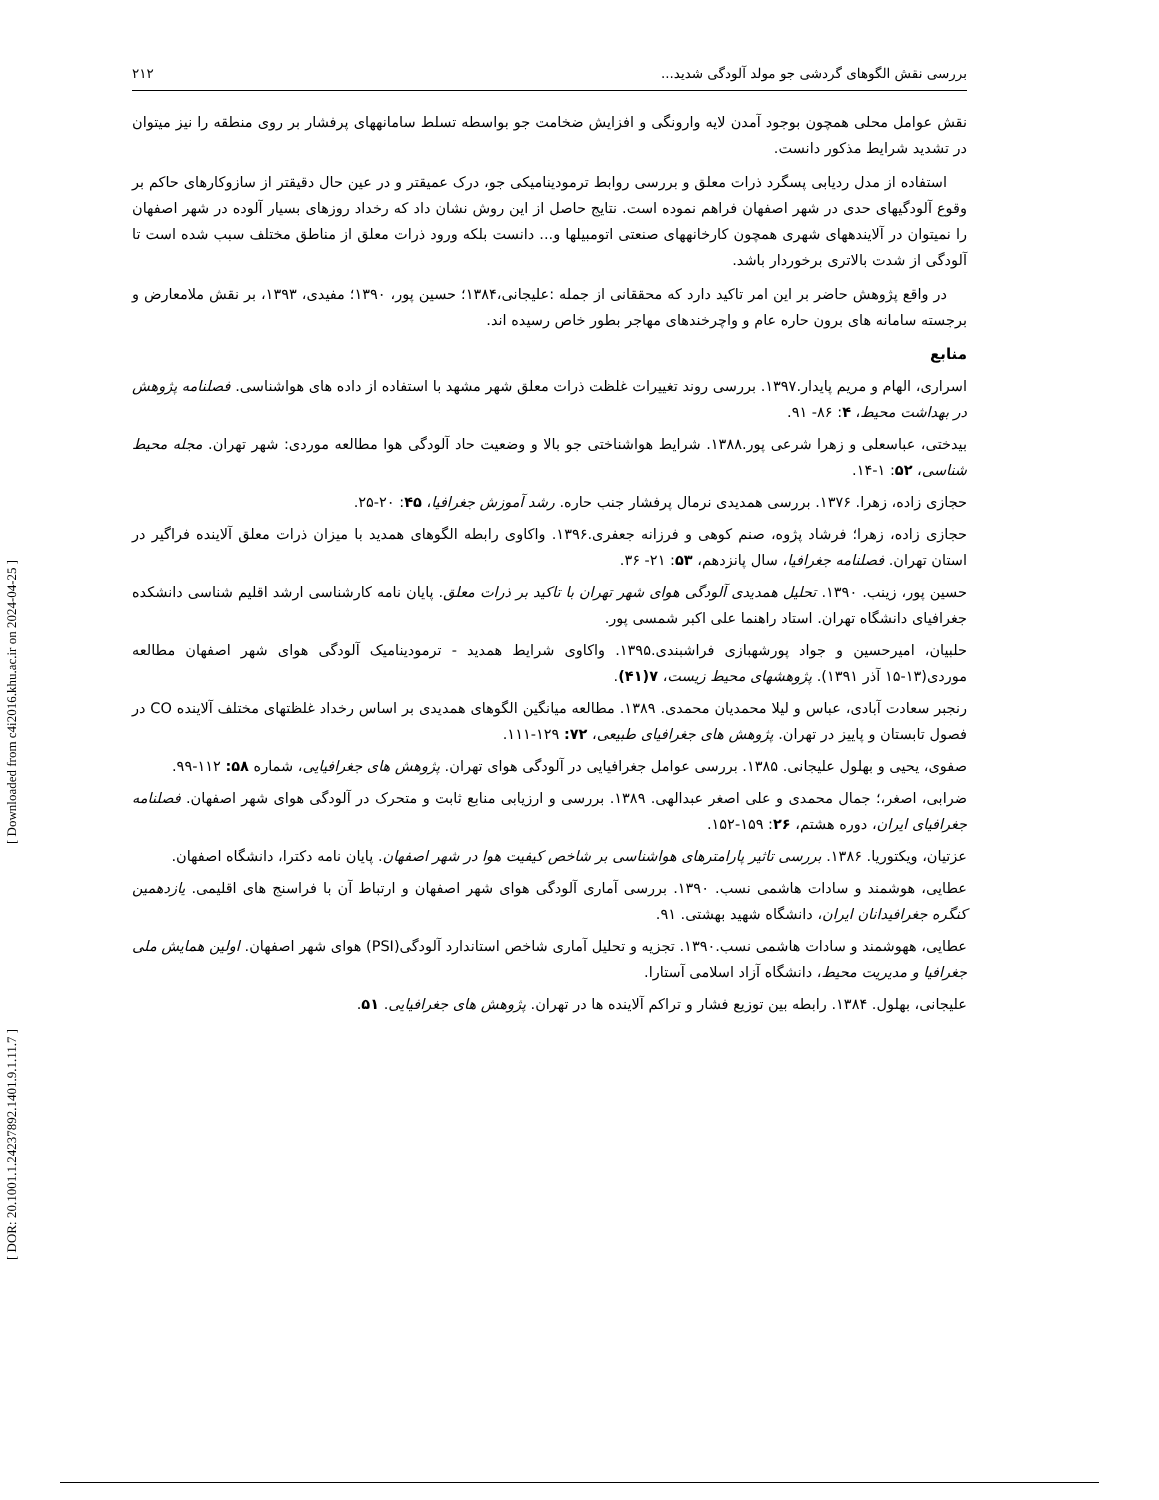بررسی نقش الگوهای گردشی جو مولد آلودگی شدید... ۲۱۲
نقش عوامل محلی همچون بوجود آمدن لایه وارونگی و افزایش ضخامت جو بواسطه تسلط سامانههای پرفشار بر روی منطقه را نیز میتوان در تشدید شرایط مذکور دانست.
استفاده از مدل ردیابی پسگرد ذرات معلق و بررسی روابط ترمودینامیکی جو، درک عمیقتر و در عین حال دقیقتر از سازوکارهای حاکم بر وقوع آلودگیهای حدی در شهر اصفهان فراهم نموده است. نتایج حاصل از این روش نشان داد که رخداد روزهای بسیار آلوده در شهر اصفهان را نمیتوان در آلایندههای شهری همچون کارخانههای صنعتی اتومبیلها و... دانست بلکه ورود ذرات معلق از مناطق مختلف سبب شده است تا آلودگی از شدت بالاتری برخوردار باشد.
در واقع پژوهش حاضر بر این امر تاکید دارد که محققانی از جمله :علیجانی،۱۳۸۴؛ حسین پور، ۱۳۹۰؛ مفیدی، ۱۳۹۳، بر نقش ملامعارض و برجسته سامانه های برون حاره عام و واچرخندهای مهاجر بطور خاص رسیده اند.
منابع
اسراری، الهام و مریم پایدار.۱۳۹۷. بررسی روند تغییرات غلظت ذرات معلق شهر مشهد با استفاده از داده های هواشناسی. فصلنامه پژوهش در بهداشت محیط، ۴: ۸۶- ۹۱.
بیدختی، عباسعلی و زهرا شرعی پور.۱۳۸۸. شرایط هواشناختی جو بالا و وضعیت حاد آلودگی هوا مطالعه موردی: شهر تهران. مجله محیط شناسی، ۵۲: ۱-۱۴.
حجازی زاده، زهرا. ۱۳۷۶. بررسی همدیدی نرمال پرفشار جنب حاره. رشد آموزش جغرافیا، ۴۵: ۲۰-۲۵.
حجازی زاده، زهرا؛ فرشاد پژوه، صنم کوهی و فرزانه جعفری.۱۳۹۶. واکاوی رابطه الگوهای همدید با میزان ذرات معلق آلاینده فراگیر در استان تهران. فصلنامه جغرافیا، سال پانزدهم، ۵۳: ۲۱- ۳۶.
حسین پور، زینب. ۱۳۹۰. تحلیل همدیدی آلودگی هوای شهر تهران با تاکید بر ذرات معلق. پایان نامه کارشناسی ارشد اقلیم شناسی دانشکده جغرافیای دانشگاه تهران. استاد راهنما علی اکبر شمسی پور.
حلبیان، امیرحسین و جواد پورشهبازی فراشبندی.۱۳۹۵. واکاوی شرایط همدید - ترمودینامیک آلودگی هوای شهر اصفهان مطالعه موردی(۱۳-۱۵ آذر ۱۳۹۱). پژوهشهای محیط زیست، ۷(۴۱).
رنجبر سعادت آبادی، عباس و لیلا محمدیان محمدی. ۱۳۸۹. مطالعه میانگین الگوهای همدیدی بر اساس رخداد غلظتهای مختلف آلاینده CO در فصول تابستان و پاییز در تهران. پژوهش های جغرافیای طبیعی، ۷۲: ۱۲۹-۱۱۱.
صفوی، یحیی و بهلول علیجانی. ۱۳۸۵. بررسی عوامل جغرافیایی در آلودگی هوای تهران. پژوهش های جغرافیایی، شماره ۵۸: ۱۱۲-۹۹.
ضرابی، اصغر،؛ جمال محمدی و علی اصغر عبدالهی. ۱۳۸۹. بررسی و ارزیابی منابع ثابت و متحرک در آلودگی هوای شهر اصفهان. فصلنامه جغرافیای ایران، دوره هشتم، ۲۶: ۱۵۹-۱۵۲.
عزتیان، ویکتوریا. ۱۳۸۶. بررسی تاثیر پارامترهای هواشناسی بر شاخص کیفیت هوا در شهر اصفهان. پایان نامه دکترا، دانشگاه اصفهان.
عطایی، هوشمند و سادات هاشمی نسب. ۱۳۹۰. بررسی آماری آلودگی هوای شهر اصفهان و ارتباط آن با فراسنج های اقلیمی. یازدهمین کنگره جغرافیدانان ایران، دانشگاه شهید بهشتی. ۹۱.
عطایی، ههوشمند و سادات هاشمی نسب.۱۳۹۰. تجزیه و تحلیل آماری شاخص استاندارد آلودگی(PSI) هوای شهر اصفهان. اولین همایش ملی جغرافیا و مدیریت محیط، دانشگاه آزاد اسلامی آستارا.
علیجانی، بهلول. ۱۳۸۴. رابطه بین توزیع فشار و تراکم آلاینده ها در تهران. پژوهش های جغرافیایی. ۵۱.
[ DOR: 20.1001.1.24237892.1401.9.1.11.7 ] [ Downloaded from c4i2016.khu.ac.ir on 2024-04-25 ]